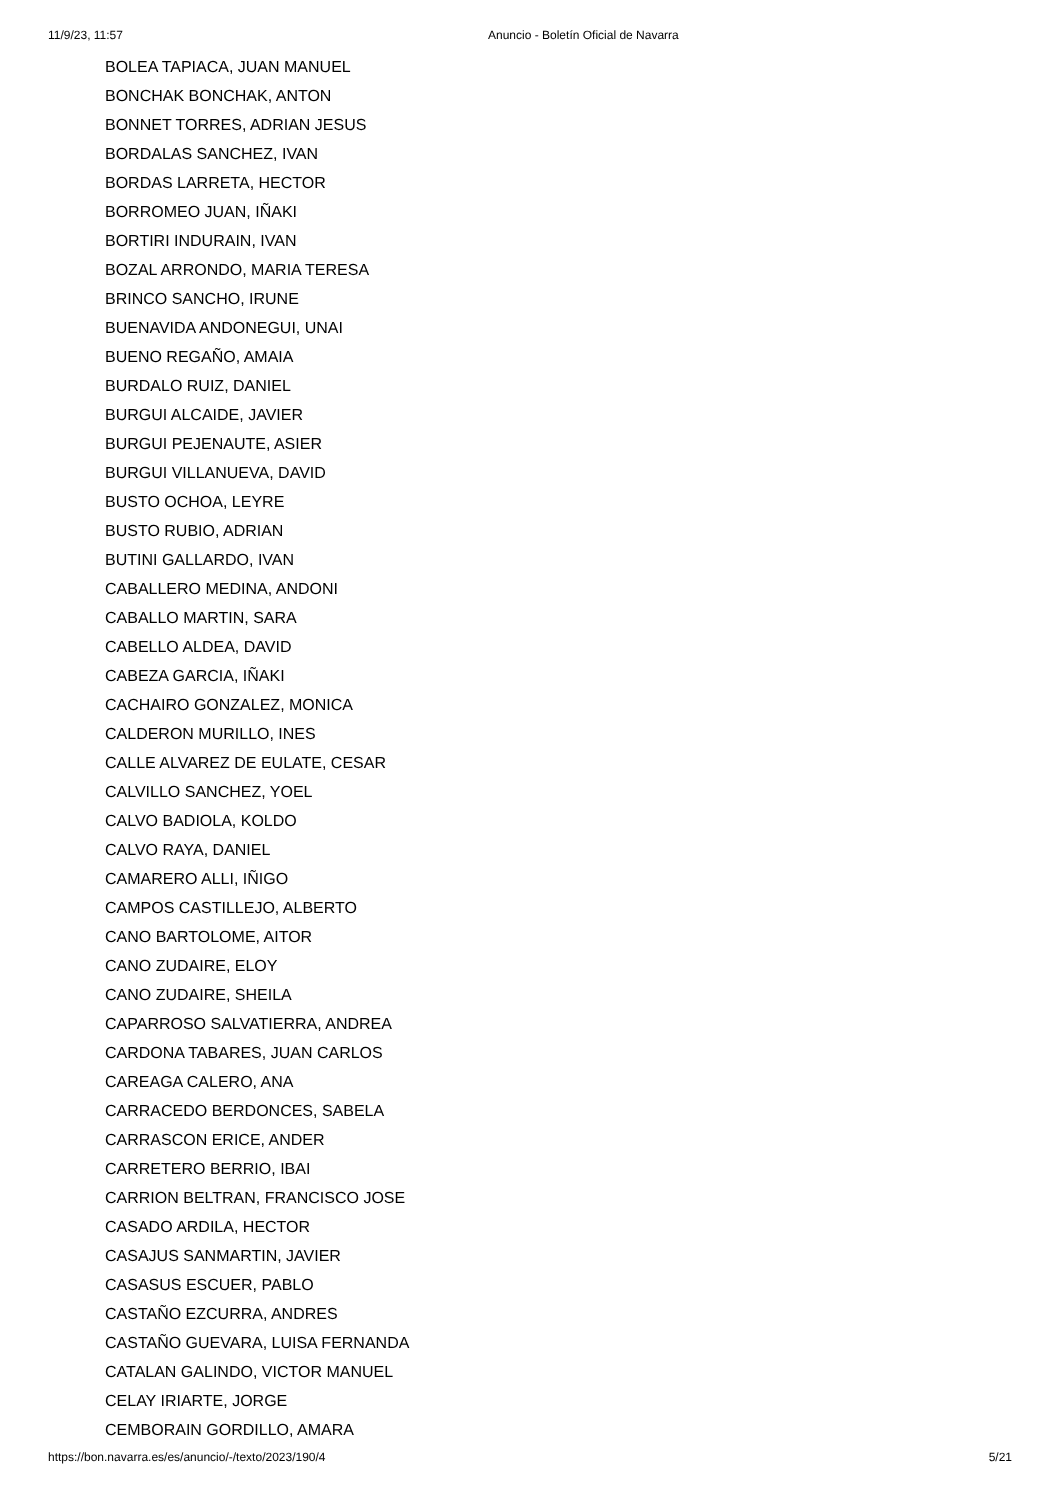11/9/23, 11:57 Anuncio - Boletín Oficial de Navarra
BOLEA TAPIACA, JUAN MANUEL
BONCHAK BONCHAK, ANTON
BONNET TORRES, ADRIAN JESUS
BORDALAS SANCHEZ, IVAN
BORDAS LARRETA, HECTOR
BORROMEO JUAN, IÑAKI
BORTIRI INDURAIN, IVAN
BOZAL ARRONDO, MARIA TERESA
BRINCO SANCHO, IRUNE
BUENAVIDA ANDONEGUI, UNAI
BUENO REGAÑO, AMAIA
BURDALO RUIZ, DANIEL
BURGUI ALCAIDE, JAVIER
BURGUI PEJENAUTE, ASIER
BURGUI VILLANUEVA, DAVID
BUSTO OCHOA, LEYRE
BUSTO RUBIO, ADRIAN
BUTINI GALLARDO, IVAN
CABALLERO MEDINA, ANDONI
CABALLO MARTIN, SARA
CABELLO ALDEA, DAVID
CABEZA GARCIA, IÑAKI
CACHAIRO GONZALEZ, MONICA
CALDERON MURILLO, INES
CALLE ALVAREZ DE EULATE, CESAR
CALVILLO SANCHEZ, YOEL
CALVO BADIOLA, KOLDO
CALVO RAYA, DANIEL
CAMARERO ALLI, IÑIGO
CAMPOS CASTILLEJO, ALBERTO
CANO BARTOLOME, AITOR
CANO ZUDAIRE, ELOY
CANO ZUDAIRE, SHEILA
CAPARROSO SALVATIERRA, ANDREA
CARDONA TABARES, JUAN CARLOS
CAREAGA CALERO, ANA
CARRACEDO BERDONCES, SABELA
CARRASCON ERICE, ANDER
CARRETERO BERRIO, IBAI
CARRION BELTRAN, FRANCISCO JOSE
CASADO ARDILA, HECTOR
CASAJUS SANMARTIN, JAVIER
CASASUS ESCUER, PABLO
CASTAÑO EZCURRA, ANDRES
CASTAÑO GUEVARA, LUISA FERNANDA
CATALAN GALINDO, VICTOR MANUEL
CELAY IRIARTE, JORGE
CEMBORAIN GORDILLO, AMARA
https://bon.navarra.es/es/anuncio/-/texto/2023/190/4 5/21